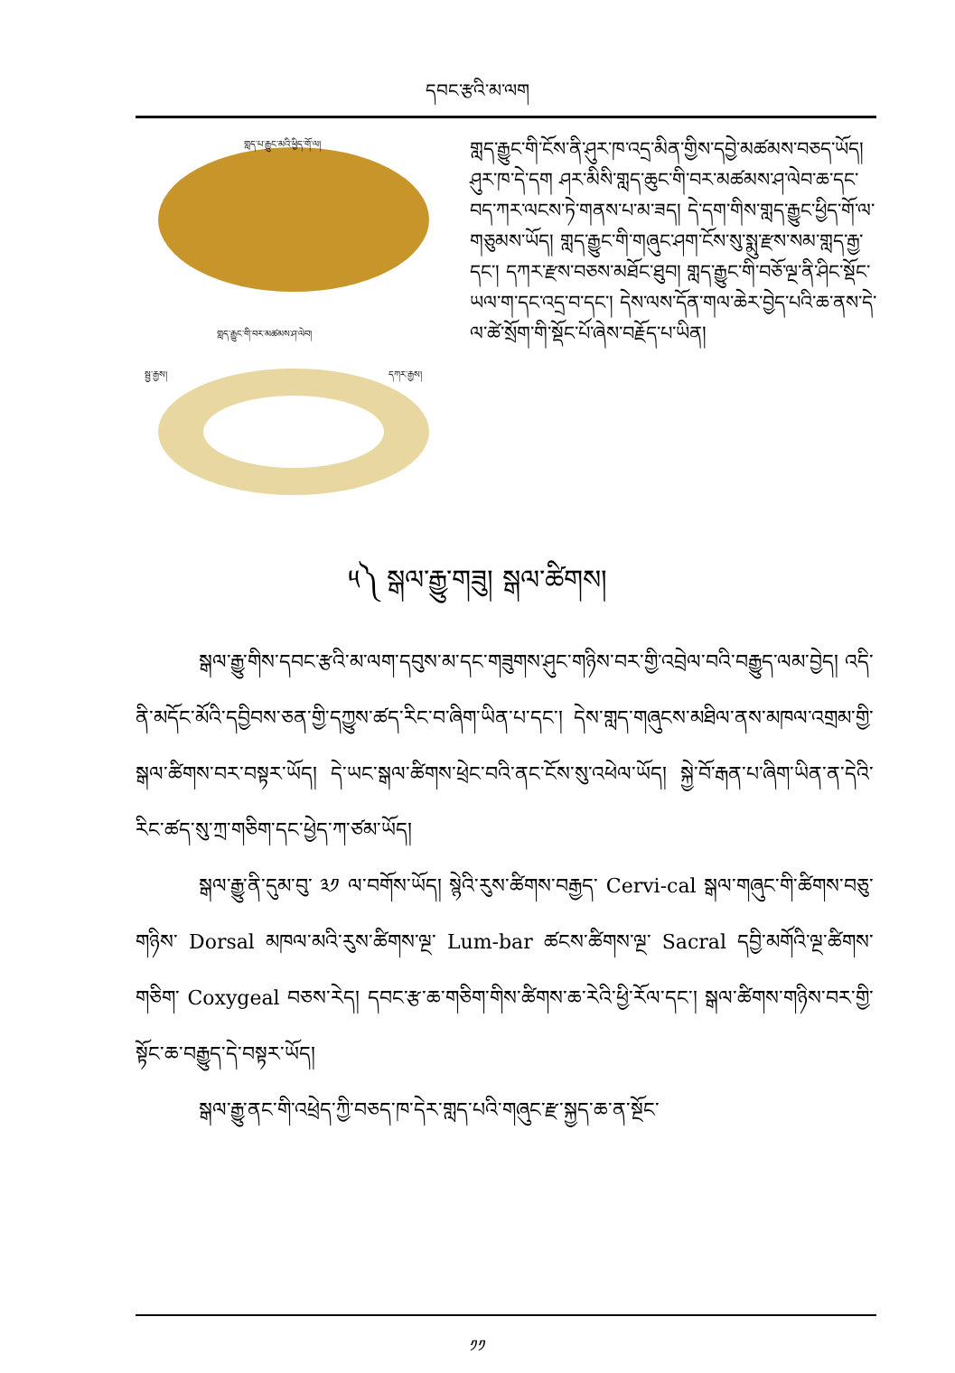དབང་རྩའི་མ་ལག
གླད་པ་རྒྱུང་མའི་ཕྱིད་གོ་ལ།
གླད་རྒྱུང་གི་བར་མཚམས་ཤ་ལེབ།
སྦྱ་རྒྱས། དཀར་རྒྱས།
གླད་རྒྱུང་གི་ངོས་ནི་ཤུར་ཁ་འདྲ་མིན་གྱིས་དབྱེ་མཚམས་བཅད་ཡོད། ཤུར་ཁ་དེ་དག ཤར་མིསི་གླད་ཆུང་གི་བར་མཚམས་ཤ་ལེབ་ཆ་དང་བད་ཀར་ལངས་ཏེ་གནས་པ་མ་ཟད། དེ་དག་གིས་གླད་རྒྱུང་ཕྱིད་གོ་ལ་གཅུམས་ཡོད། གླད་རྒྱུང་གི་གཞུང་ཤག་ངོས་སུ་སྨུ་རྫས་སམ་གླད་རྒྱ་དང་། དཀར་རྫས་བཅས་མཐོང་ཐུབ། གླད་རྒྱུང་གི་བཅོ་ལྔ་ནི་ཤིང་སྡོང་ཡལ་ག་དང་འདྲ་བ་དང་། དེས་ལས་དོན་གལ་ཆེར་བྱེད་པའི་ཆ་ནས་དེ་ལ་ཚེ་སྲོག་གི་སྡོང་པོ་ཞེས་བརྗོད་པ་ཡིན།
༥༽ སྒལ་རྒྱུ་གཟུ། སྒལ་ཚིགས།
སྒལ་རྒྱུ་གིས་དབང་རྩའི་མ་ལག་དབུས་མ་དང་གཟུགས་ཤུང་གཉིས་བར་གྱི་འབྲེལ་བའི་བརྒྱུད་ལམ་བྱེད། འདི་ནི་མདོང་མོའི་དབྱིབས་ཅན་གྱི་དཀྱུས་ཚད་རིང་བ་ཞིག་ཡིན་པ་དང་། དེས་གླད་གཞུངས་མཐིལ་ནས་མཁལ་འགྲམ་གྱི་སྒལ་ཚིགས་བར་བསྟར་ཡོད། དེ་ཡང་སྒལ་ཚིགས་ཕྲེང་བའི་ནང་ངོས་སུ་འཕེལ་ཡོད། སྐྱེ་བོ་རྒན་པ་ཞིག་ཡིན་ན་དེའི་རིང་ཚད་སུ་ཀྲ་གཅིག་དང་ཕྱེད་ཀ་ཙམ་ཡོད།
སྒལ་རྒྱུ་ནི་དུམ་བུ་ ༣༡ ལ་བགོས་ཡོད། སྙེའི་རུས་ཚིགས་བརྒྱད་ Cervi-cal སྒལ་གཞུང་གི་ཚིགས་བཅུ་གཉིས་ Dorsal མཁལ་མའི་རུས་ཚིགས་ལྔ་ Lum-bar ཚངས་ཚིགས་ལྔ་ Sacral དབྱི་མགོའི་ལྔ་ཚིགས་གཅིག་ Coxygeal བཅས་རེད། དབང་རྩ་ཆ་གཅིག་གིས་ཚིགས་ཆ་རེའི་ཕྱི་རོལ་དང་། སྒལ་ཚིགས་གཉིས་བར་གྱི་སྟོང་ཆ་བརྒྱུད་དེ་བསྟར་ཡོད།
སྒལ་རྒྱུ་ནང་གི་འཕྲེད་ཀྱི་བཅད་ཁ་དེར་གླད་པའི་གཞུང་རྫ་སྐྱད་ཆ་ན་སྔོང་
༡༡